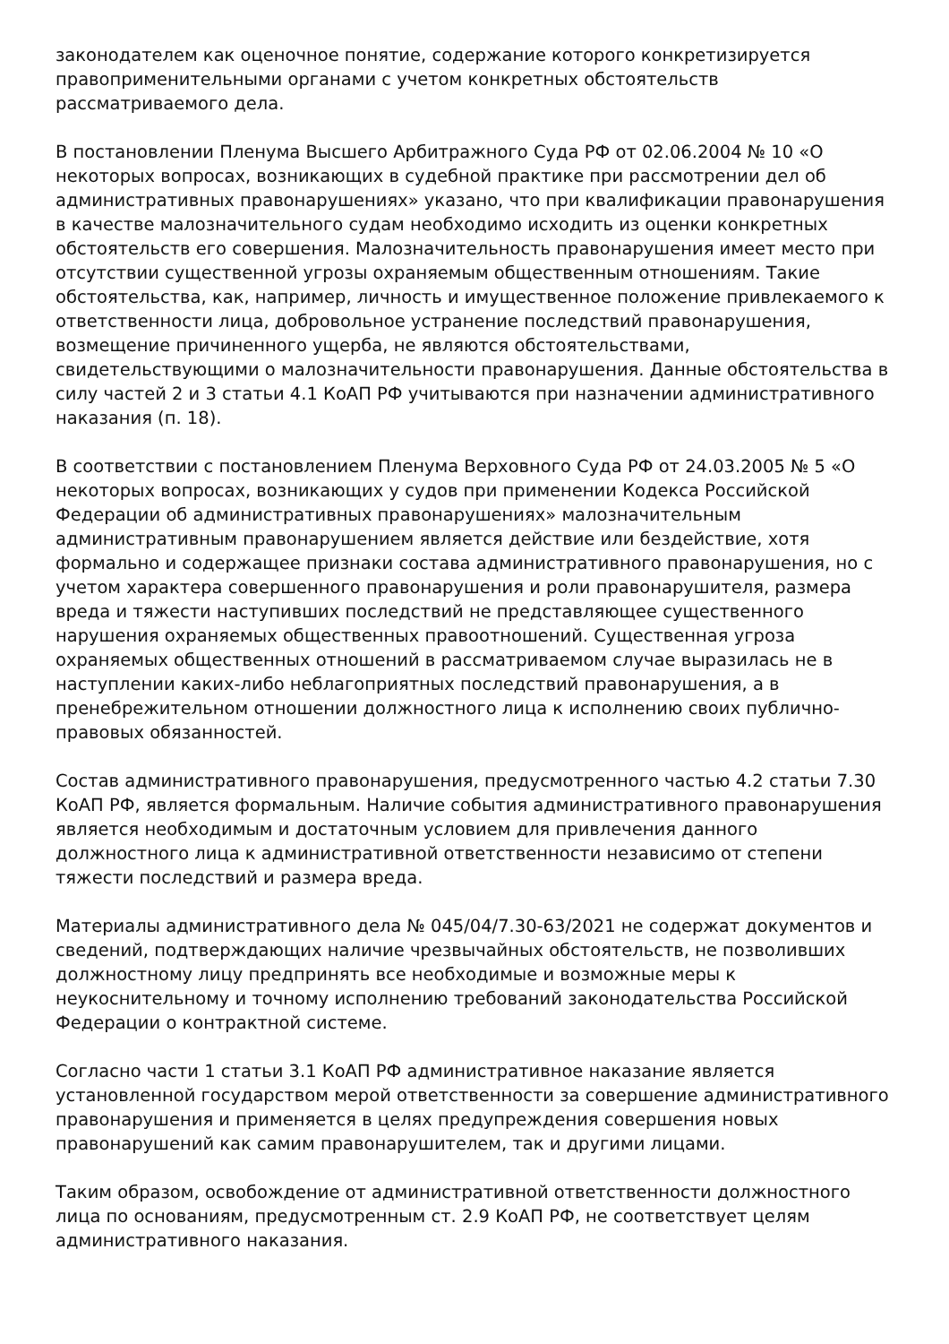законодателем как оценочное понятие, содержание которого конкретизируется правоприменительными органами с учетом конкретных обстоятельств рассматриваемого дела.
В постановлении Пленума Высшего Арбитражного Суда РФ от 02.06.2004 № 10 «О некоторых вопросах, возникающих в судебной практике при рассмотрении дел об административных правонарушениях» указано, что при квалификации правонарушения в качестве малозначительного судам необходимо исходить из оценки конкретных обстоятельств его совершения. Малозначительность правонарушения имеет место при отсутствии существенной угрозы охраняемым общественным отношениям. Такие обстоятельства, как, например, личность и имущественное положение привлекаемого к ответственности лица, добровольное устранение последствий правонарушения, возмещение причиненного ущерба, не являются обстоятельствами, свидетельствующими о малозначительности правонарушения. Данные обстоятельства в силу частей 2 и 3 статьи 4.1 КоАП РФ учитываются при назначении административного наказания (п. 18).
В соответствии с постановлением Пленума Верховного Суда РФ от 24.03.2005 № 5 «О некоторых вопросах, возникающих у судов при применении Кодекса Российской Федерации об административных правонарушениях» малозначительным административным правонарушением является действие или бездействие, хотя формально и содержащее признаки состава административного правонарушения, но с учетом характера совершенного правонарушения и роли правонарушителя, размера вреда и тяжести наступивших последствий не представляющее существенного нарушения охраняемых общественных правоотношений. Существенная угроза охраняемых общественных отношений в рассматриваемом случае выразилась не в наступлении каких-либо неблагоприятных последствий правонарушения, а в пренебрежительном отношении должностного лица к исполнению своих публично-правовых обязанностей.
Состав административного правонарушения, предусмотренного частью 4.2 статьи 7.30 КоАП РФ, является формальным. Наличие события административного правонарушения является необходимым и достаточным условием для привлечения данного должностного лица к административной ответственности независимо от степени тяжести последствий и размера вреда.
Материалы административного дела № 045/04/7.30-63/2021 не содержат документов и сведений, подтверждающих наличие чрезвычайных обстоятельств, не позволивших должностному лицу предпринять все необходимые и возможные меры к неукоснительному и точному исполнению требований законодательства Российской Федерации о контрактной системе.
Согласно части 1 статьи 3.1 КоАП РФ административное наказание является установленной государством мерой ответственности за совершение административного правонарушения и применяется в целях предупреждения совершения новых правонарушений как самим правонарушителем, так и другими лицами.
Таким образом, освобождение от административной ответственности должностного лица по основаниям, предусмотренным ст. 2.9 КоАП РФ, не соответствует целям административного наказания.